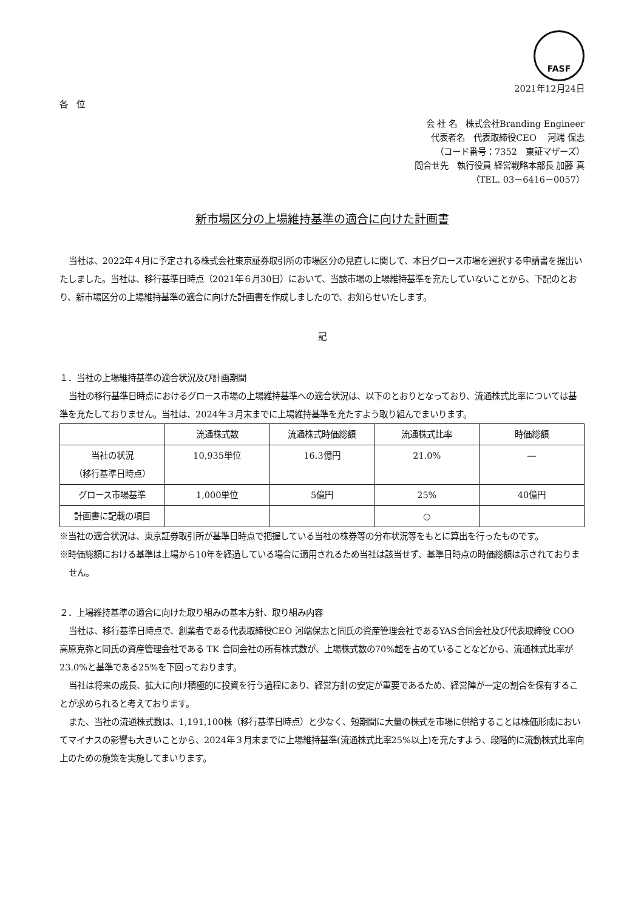FASF
2021年12月24日
各　位
会 社 名　株式会社Branding Engineer
代表者名　代表取締役CEO　 河端 保志
（コード番号：7352　東証マザーズ）
問合せ先　執行役員 経営戦略本部長 加藤 真
（TEL. 03－6416－0057）
新市場区分の上場維持基準の適合に向けた計画書
当社は、2022年４月に予定される株式会社東京証券取引所の市場区分の見直しに関して、本日グロース市場を選択する申請書を提出いたしました。当社は、移行基準日時点（2021年６月30日）において、当該市場の上場維持基準を充たしていないことから、下記のとおり、新市場区分の上場維持基準の適合に向けた計画書を作成しましたので、お知らせいたします。
記
１．当社の上場維持基準の適合状況及び計画期間
当社の移行基準日時点におけるグロース市場の上場維持基準への適合状況は、以下のとおりとなっており、流通株式比率については基準を充たしておりません。当社は、2024年３月末までに上場維持基準を充たすよう取り組んでまいります。
| | 流通株式数 | 流通株式時価総額 | 流通株式比率 | 時価総額 |
| --- | --- | --- | --- | --- |
| 当社の状況 （移行基準日時点） | 10,935単位 | 16.3億円 | 21.0% | ― |
| グロース市場基準 | 1,000単位 | 5億円 | 25% | 40億円 |
| 計画書に記載の項目 | | | ○ | |
※当社の適合状況は、東京証券取引所が基準日時点で把握している当社の株券等の分布状況等をもとに算出を行ったものです。
※時価総額における基準は上場から10年を経過している場合に適用されるため当社は該当せず、基準日時点の時価総額は示されておりません。
２．上場維持基準の適合に向けた取り組みの基本方針、取り組み内容
当社は、移行基準日時点で、創業者である代表取締役CEO 河端保志と同氏の資産管理会社であるYAS合同会社及び代表取締役 COO 高原克弥と同氏の資産管理会社である TK 合同会社の所有株式数が、上場株式数の70%超を占めていることなどから、流通株式比率が23.0%と基準である25%を下回っております。
当社は将来の成長、拡大に向け積極的に投資を行う過程にあり、経営方針の安定が重要であるため、経営陣が一定の割合を保有することが求められると考えております。
また、当社の流通株式数は、1,191,100株（移行基準日時点）と少なく、短期間に大量の株式を市場に供給することは株価形成においてマイナスの影響も大きいことから、2024年３月末までに上場維持基準(流通株式比率25%以上)を充たすよう、段階的に流動株式比率向上のための施策を実施してまいります。